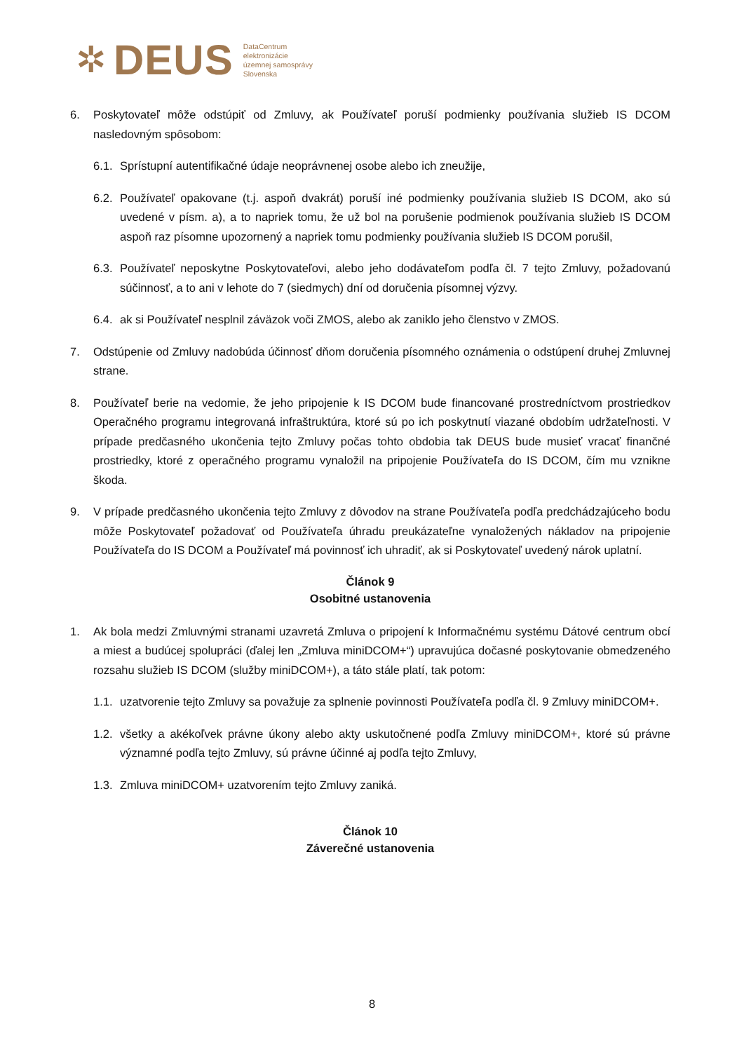✲ DEUS
DataCentrum
elektronizácie
územnej samosprávy
Slovenska
6. Poskytovateľ môže odstúpiť od Zmluvy, ak Používateľ poruší podmienky používania služieb IS DCOM nasledovným spôsobom:
6.1. Sprístupní autentifikačné údaje neoprávnenej osobe alebo ich zneužije,
6.2. Používateľ opakovane (t.j. aspoň dvakrát) poruší iné podmienky používania služieb IS DCOM, ako sú uvedené v písm. a), a to napriek tomu, že už bol na porušenie podmienok používania služieb IS DCOM aspoň raz písomne upozornený a napriek tomu podmienky používania služieb IS DCOM porušil,
6.3. Používateľ neposkytne Poskytovateľovi, alebo jeho dodávateľom podľa čl. 7 tejto Zmluvy, požadovanú súčinnosť, a to ani v lehote do 7 (siedmych) dní od doručenia písomnej výzvy.
6.4. ak si Používateľ nesplnil záväzok voči ZMOS, alebo ak zaniklo jeho členstvo v ZMOS.
7. Odstúpenie od Zmluvy nadobúda účinnosť dňom doručenia písomného oznámenia o odstúpení druhej Zmluvnej strane.
8. Používateľ berie na vedomie, že jeho pripojenie k IS DCOM bude financované prostredníctvom prostriedkov Operačného programu integrovaná infraštruktúra, ktoré sú po ich poskytnutí viazané obdobím udržateľnosti. V prípade predčasného ukončenia tejto Zmluvy počas tohto obdobia tak DEUS bude musieť vracať finančné prostriedky, ktoré z operačného programu vynaložil na pripojenie Používateľa do IS DCOM, čím mu vznikne škoda.
9. V prípade predčasného ukončenia tejto Zmluvy z dôvodov na strane Používateľa podľa predchádzajúceho bodu môže Poskytovateľ požadovať od Používateľa úhradu preukázateľne vynaložených nákladov na pripojenie Používateľa do IS DCOM a Používateľ má povinnosť ich uhradiť, ak si Poskytovateľ uvedený nárok uplatní.
Článok 9
Osobitné ustanovenia
1. Ak bola medzi Zmluvnými stranami uzavretá Zmluva o pripojení k Informačnému systému Dátové centrum obcí a miest a budúcej spolupráci (ďalej len „Zmluva miniDCOM+“) upravujúca dočasné poskytovanie obmedzeného rozsahu služieb IS DCOM (služby miniDCOM+), a táto stále platí, tak potom:
1.1. uzatvorenie tejto Zmluvy sa považuje za splnenie povinnosti Používateľa podľa čl. 9 Zmluvy miniDCOM+.
1.2. všetky a akékoľvek právne úkony alebo akty uskutočnené podľa Zmluvy miniDCOM+, ktoré sú právne významné podľa tejto Zmluvy, sú právne účinné aj podľa tejto Zmluvy,
1.3. Zmluva miniDCOM+ uzatvorením tejto Zmluvy zaniká.
Článok 10
Záverečné ustanovenia
8